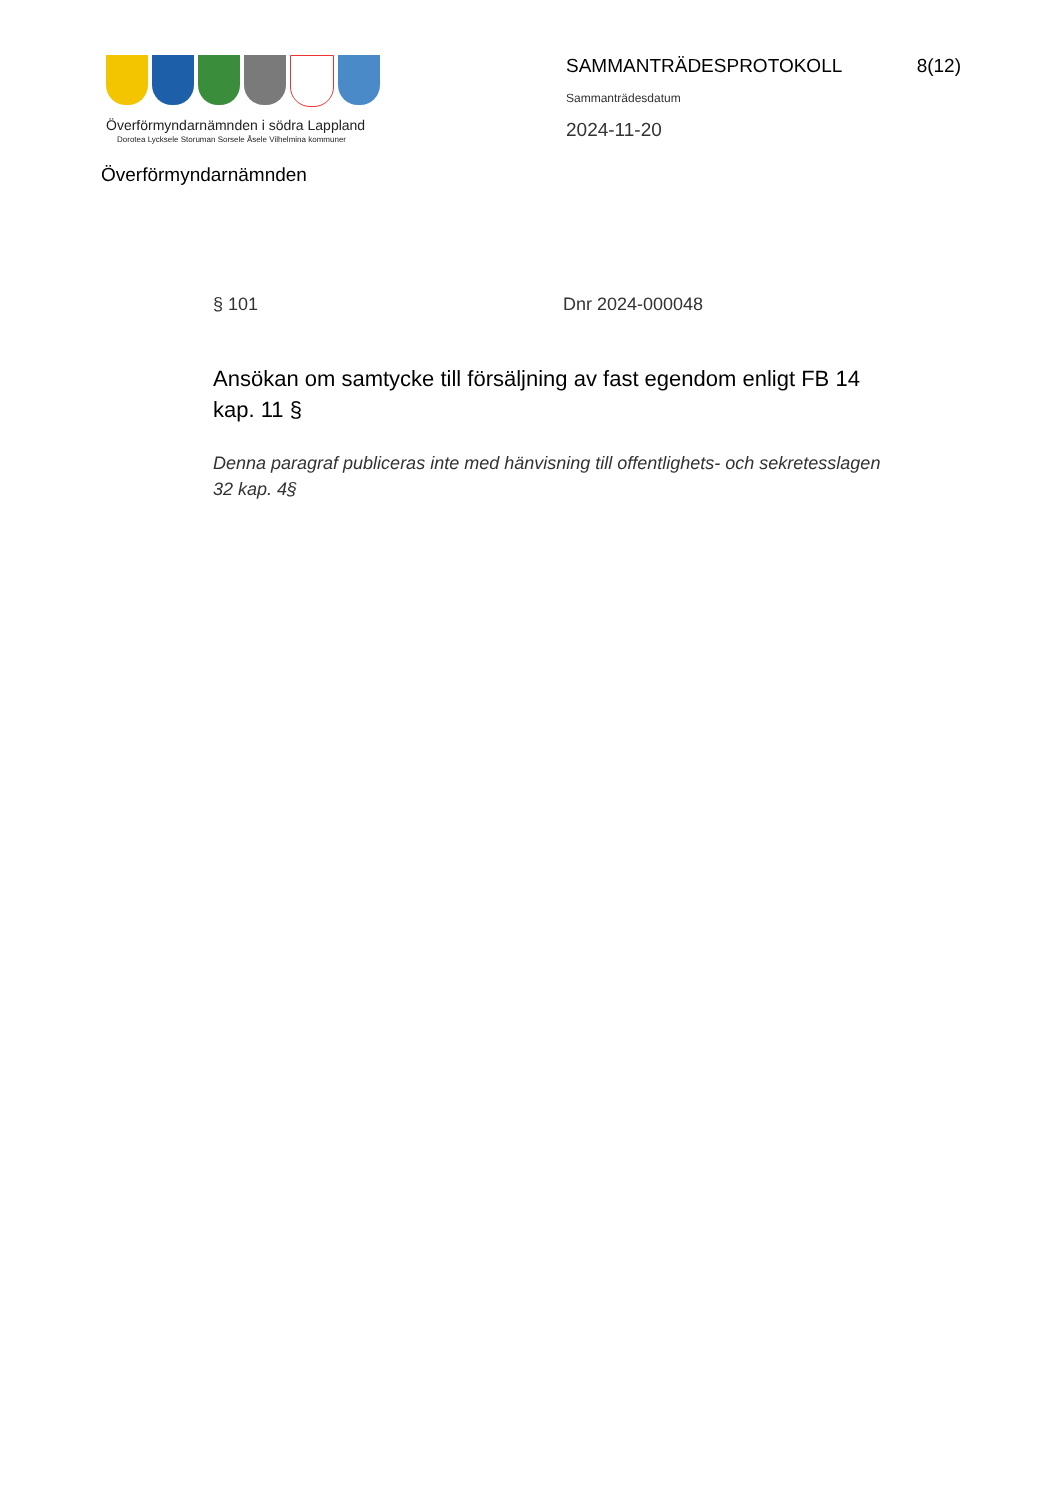Överförmyndarnämnden i södra Lappland
Dorotea Lycksele Storuman Sorsele Åsele Vilhelmina kommuner
Överförmyndarnämnden
SAMMANTRÄDESPROTOKOLL 8(12)
Sammanträdesdatum
2024-11-20
§ 101 Dnr 2024-000048
Ansökan om samtycke till försäljning av fast egendom enligt FB 14 kap. 11 §
Denna paragraf publiceras inte med hänvisning till offentlighets- och sekretesslagen 32 kap. 4§